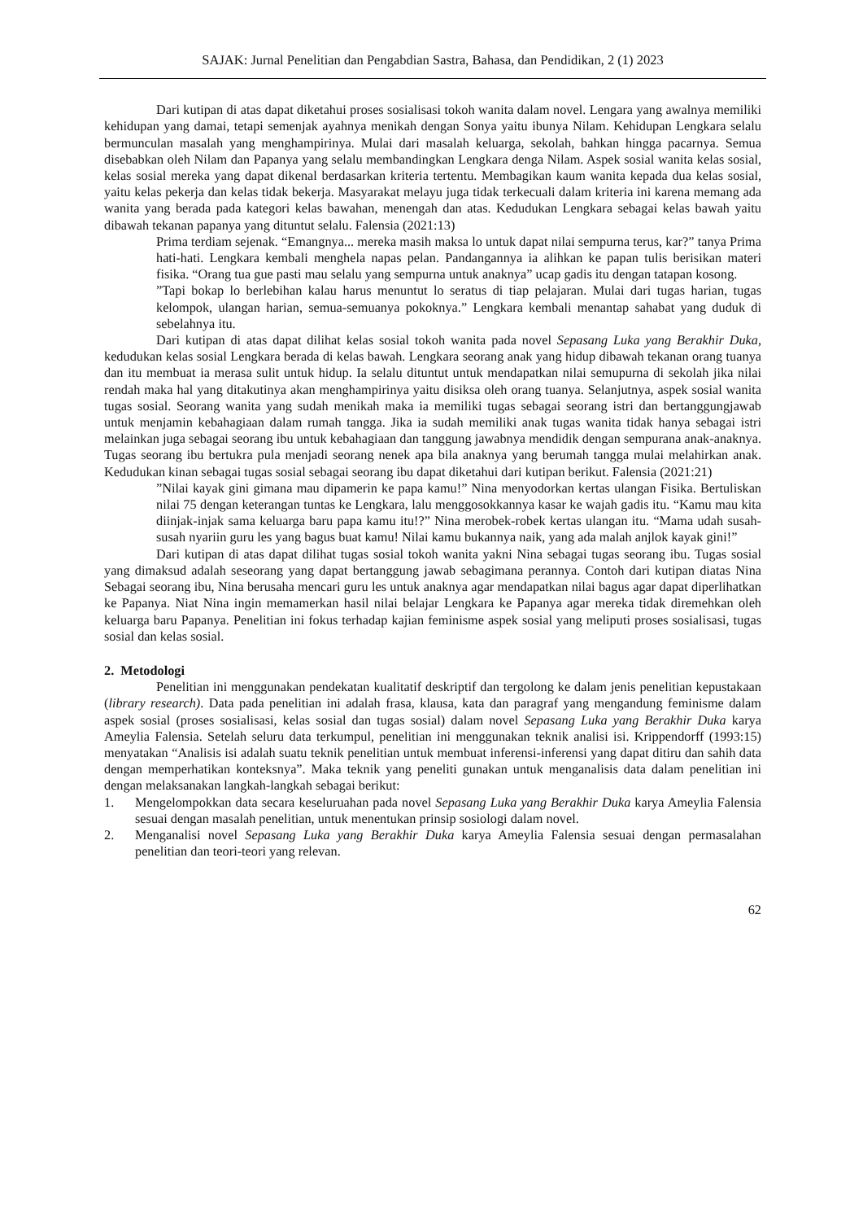SAJAK: Jurnal Penelitian dan Pengabdian Sastra, Bahasa, dan Pendidikan, 2 (1) 2023
Dari kutipan di atas dapat diketahui proses sosialisasi tokoh wanita dalam novel. Lengara yang awalnya memiliki kehidupan yang damai, tetapi semenjak ayahnya menikah dengan Sonya yaitu ibunya Nilam. Kehidupan Lengkara selalu bermunculan masalah yang menghampirinya. Mulai dari masalah keluarga, sekolah, bahkan hingga pacarnya. Semua disebabkan oleh Nilam dan Papanya yang selalu membandingkan Lengkara denga Nilam. Aspek sosial wanita kelas sosial, kelas sosial mereka yang dapat dikenal berdasarkan kriteria tertentu. Membagikan kaum wanita kepada dua kelas sosial, yaitu kelas pekerja dan kelas tidak bekerja. Masyarakat melayu juga tidak terkecuali dalam kriteria ini karena memang ada wanita yang berada pada kategori kelas bawahan, menengah dan atas. Kedudukan Lengkara sebagai kelas bawah yaitu dibawah tekanan papanya yang dituntut selalu. Falensia (2021:13)
Prima terdiam sejenak. “Emangnya... mereka masih maksa lo untuk dapat nilai sempurna terus, kar?” tanya Prima hati-hati. Lengkara kembali menghela napas pelan. Pandangannya ia alihkan ke papan tulis berisikan materi fisika. “Orang tua gue pasti mau selalu yang sempurna untuk anaknya” ucap gadis itu dengan tatapan kosong.
”Tapi bokap lo berlebihan kalau harus menuntut lo seratus di tiap pelajaran. Mulai dari tugas harian, tugas kelompok, ulangan harian, semua-semuanya pokoknya.” Lengkara kembali menantap sahabat yang duduk di sebelahnya itu.
Dari kutipan di atas dapat dilihat kelas sosial tokoh wanita pada novel Sepasang Luka yang Berakhir Duka, kedudukan kelas sosial Lengkara berada di kelas bawah. Lengkara seorang anak yang hidup dibawah tekanan orang tuanya dan itu membuat ia merasa sulit untuk hidup. Ia selalu dituntut untuk mendapatkan nilai semupurna di sekolah jika nilai rendah maka hal yang ditakutinya akan menghampirinya yaitu disiksa oleh orang tuanya. Selanjutnya, aspek sosial wanita tugas sosial. Seorang wanita yang sudah menikah maka ia memiliki tugas sebagai seorang istri dan bertanggungjawab untuk menjamin kebahagiaan dalam rumah tangga. Jika ia sudah memiliki anak tugas wanita tidak hanya sebagai istri melainkan juga sebagai seorang ibu untuk kebahagiaan dan tanggung jawabnya mendidik dengan sempurana anak-anaknya. Tugas seorang ibu bertukra pula menjadi seorang nenek apa bila anaknya yang berumah tangga mulai melahirkan anak. Kedudukan kinan sebagai tugas sosial sebagai seorang ibu dapat diketahui dari kutipan berikut. Falensia (2021:21)
”Nilai kayak gini gimana mau dipamerin ke papa kamu!” Nina menyodorkan kertas ulangan Fisika. Bertuliskan nilai 75 dengan keterangan tuntas ke Lengkara, lalu menggosokkannya kasar ke wajah gadis itu. “Kamu mau kita diinjak-injak sama keluarga baru papa kamu itu!?” Nina merobek-robek kertas ulangan itu. “Mama udah susah-susah nyariin guru les yang bagus buat kamu! Nilai kamu bukannya naik, yang ada malah anjlok kayak gini!”
Dari kutipan di atas dapat dilihat tugas sosial tokoh wanita yakni Nina sebagai tugas seorang ibu. Tugas sosial yang dimaksud adalah seseorang yang dapat bertanggung jawab sebagimana perannya. Contoh dari kutipan diatas Nina Sebagai seorang ibu, Nina berusaha mencari guru les untuk anaknya agar mendapatkan nilai bagus agar dapat diperlihatkan ke Papanya. Niat Nina ingin memamerkan hasil nilai belajar Lengkara ke Papanya agar mereka tidak diremehkan oleh keluarga baru Papanya. Penelitian ini fokus terhadap kajian feminisme aspek sosial yang meliputi proses sosialisasi, tugas sosial dan kelas sosial.
2. Metodologi
Penelitian ini menggunakan pendekatan kualitatif deskriptif dan tergolong ke dalam jenis penelitian kepustakaan (library research). Data pada penelitian ini adalah frasa, klausa, kata dan paragraf yang mengandung feminisme dalam aspek sosial (proses sosialisasi, kelas sosial dan tugas sosial) dalam novel Sepasang Luka yang Berakhir Duka karya Ameylia Falensia. Setelah seluru data terkumpul, penelitian ini menggunakan teknik analisi isi. Krippendorff (1993:15) menyatakan “Analisis isi adalah suatu teknik penelitian untuk membuat inferensi-inferensi yang dapat ditiru dan sahih data dengan memperhatikan konteksnya”. Maka teknik yang peneliti gunakan untuk menganalisis data dalam penelitian ini dengan melaksanakan langkah-langkah sebagai berikut:
1. Mengelompokkan data secara keseluruahan pada novel Sepasang Luka yang Berakhir Duka karya Ameylia Falensia sesuai dengan masalah penelitian, untuk menentukan prinsip sosiologi dalam novel.
2. Menganalisi novel Sepasang Luka yang Berakhir Duka karya Ameylia Falensia sesuai dengan permasalahan penelitian dan teori-teori yang relevan.
62